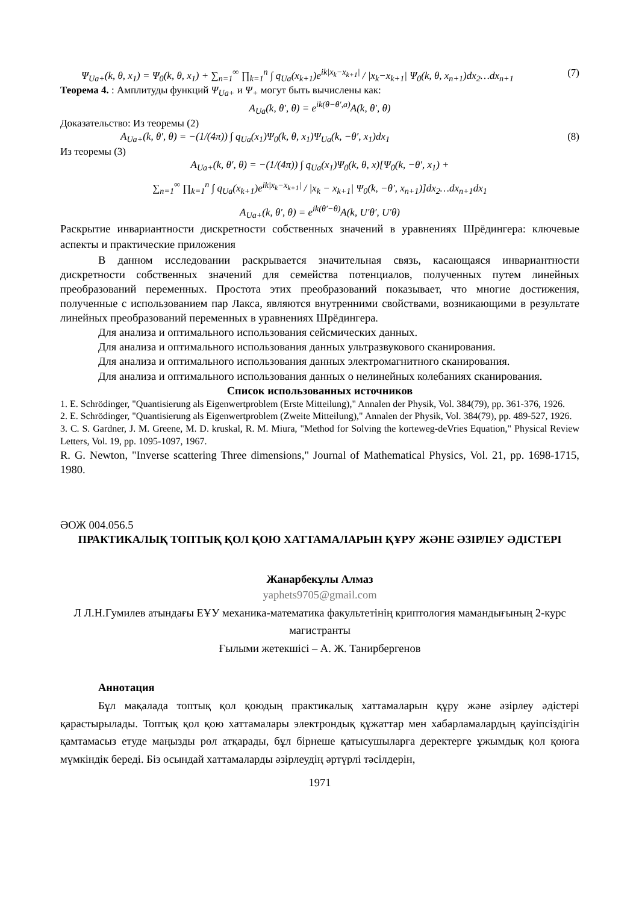Ψ<sub>Ua+</sub>(k, θ, x<sub>1</sub>) = Ψ<sub>0</sub>(k, θ, x<sub>1</sub>) + ∑<sub>n=1</sub><sup>∞</sup> ∏<sub>k=1</sub><sup>n</sup> ∫ q<sub>Ua</sub>(x<sub>k+1</sub>)e<sup>ik|x<sub>k</sub>−x<sub>k+1</sub>|</sup> / |x<sub>k</sub>−x<sub>k+1</sub>| Ψ<sub>0</sub>(k, θ, x<sub>n+1</sub>)dx<sub>2</sub>…dx<sub>n+1</sub> (7)
Теорема 4. : Амплитуды функций Ψ<sub>Ua+</sub> и Ψ<sub>+</sub> могут быть вычислены как:
A<sub>Ua</sub>(k, θ′, θ) = e<sup>ik(θ−θ′,a)</sup>A(k, θ′, θ)
Доказательство: Из теоремы (2)
A<sub>Ua+</sub>(k, θ′, θ) = −(1/(4π)) ∫ q<sub>Ua</sub>(x<sub>1</sub>)Ψ<sub>0</sub>(k, θ, x<sub>1</sub>)Ψ<sub>Ua</sub>(k, −θ′, x<sub>1</sub>)dx<sub>1</sub> (8)
Из теоремы (3)
A<sub>Ua+</sub>(k, θ′, θ) = −(1/(4π)) ∫ q<sub>Ua</sub>(x<sub>1</sub>)Ψ<sub>0</sub>(k, θ, x)[Ψ<sub>0</sub>(k, −θ′, x<sub>1</sub>) +
∑<sub>n=1</sub><sup>∞</sup> ∏<sub>k=1</sub><sup>n</sup> ∫ q<sub>Ua</sub>(x<sub>k+1</sub>)e<sup>ik|x<sub>k</sub>−x<sub>k+1</sub>|</sup> / |x<sub>k</sub> − x<sub>k+1</sub>| Ψ<sub>0</sub>(k, −θ′, x<sub>n+1</sub>)]dx<sub>2</sub>…dx<sub>n+1</sub>dx<sub>1</sub>
A<sub>Ua+</sub>(k, θ′, θ) = e<sup>ik(θ′−θ)</sup>A(k, U′θ′, U′θ)
Раскрытие инвариантности дискретности собственных значений в уравнениях Шрёдингера: ключевые аспекты и практические приложения
В данном исследовании раскрывается значительная связь, касающаяся инвариантности дискретности собственных значений для семейства потенциалов, полученных путем линейных преобразований переменных. Простота этих преобразований показывает, что многие достижения, полученные с использованием пар Лакса, являются внутренними свойствами, возникающими в результате линейных преобразований переменных в уравнениях Шрёдингера.
Для анализа и оптимального использования сейсмических данных.
Для анализа и оптимального использования данных ультразвукового сканирования.
Для анализа и оптимального использования данных электромагнитного сканирования.
Для анализа и оптимального использования данных о нелинейных колебаниях сканирования.
Список использованных источников
1. E. Schrödinger, "Quantisierung als Eigenwertproblem (Erste Mitteilung)," Annalen der Physik, Vol. 384(79), pp. 361-376, 1926.
2. E. Schrödinger, "Quantisierung als Eigenwertproblem (Zweite Mitteilung)," Annalen der Physik, Vol. 384(79), pp. 489-527, 1926.
3. C. S. Gardner, J. M. Greene, M. D. kruskal, R. M. Miura, "Method for Solving the korteweg-deVries Equation," Physical Review Letters, Vol. 19, pp. 1095-1097, 1967.
R. G. Newton, "Inverse scattering Three dimensions," Journal of Mathematical Physics, Vol. 21, pp. 1698-1715, 1980.
ӘОЖ 004.056.5
ПРАКТИКАЛЫҚ ТОПТЫҚ ҚОЛ ҚОЮ ХАТТАМАЛАРЫН ҚҰРУ ЖӘНЕ ӘЗІРЛЕУ ӘДІСТЕРІ
Жанарбекұлы Алмаз
yaphets9705@gmail.com
Л Л.Н.Гумилев атындағы ЕҰУ механика-математика факультетінің криптология мамандығының 2-курс магистранты
Ғылыми жетекшісі – А. Ж. Танирбергенов
Аннотация
Бұл мақалада топтық қол қоюдың практикалық хаттамаларын құру және әзірлеу әдістері қарастырылады. Топтық қол қою хаттамалары электрондық құжаттар мен хабарламалардың қауіпсіздігін қамтамасыз етуде маңызды рөл атқарады, бұл бірнеше қатысушыларға деректерге ұжымдық қол қоюға мүмкіндік береді. Біз осындай хаттамаларды әзірлеудің әртүрлі тәсілдерін,
1971